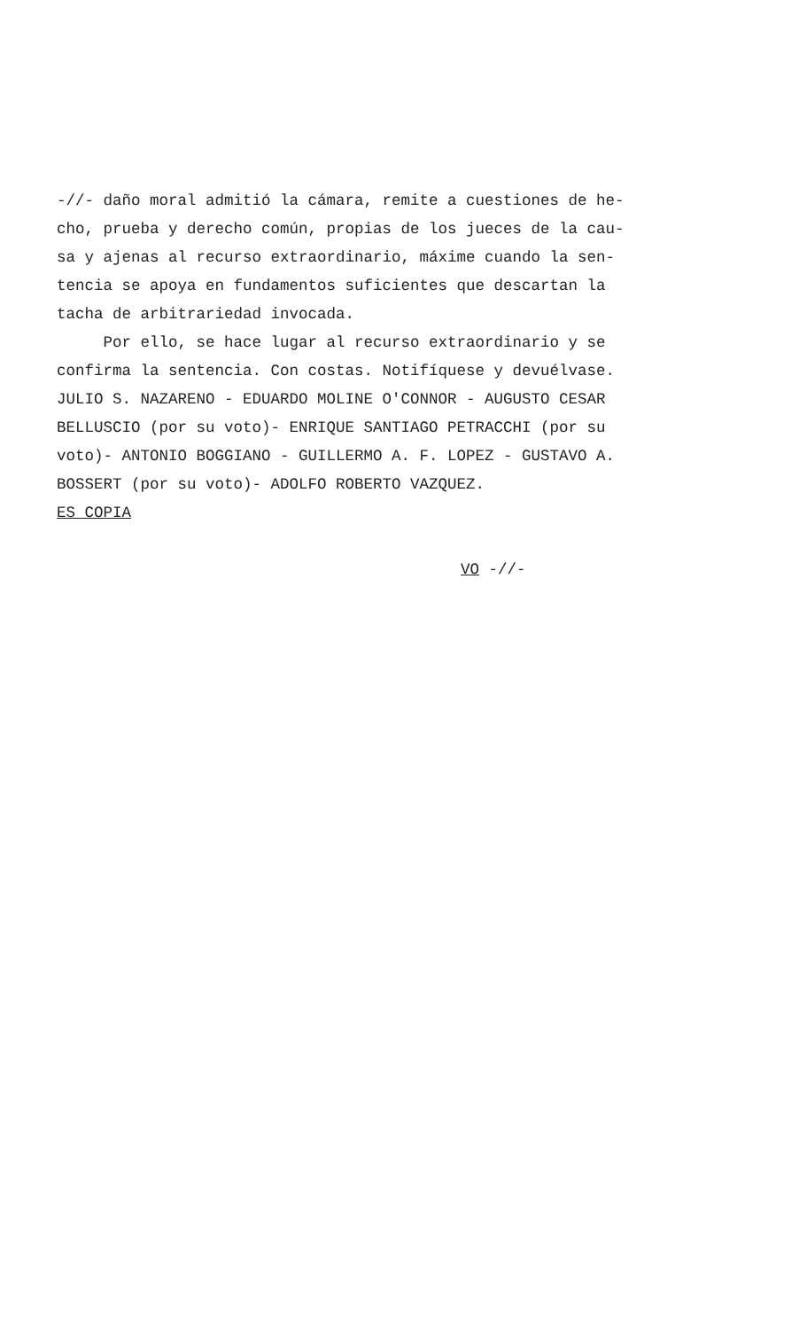-//- daño moral admitió la cámara, remite a cuestiones de he-
cho, prueba y derecho común, propias de los jueces de la cau-
sa y ajenas al recurso extraordinario, máxime cuando la sen-
tencia se apoya en fundamentos suficientes que descartan la
tacha de arbitrariedad invocada.
Por ello, se hace lugar al recurso extraordinario y se
confirma la sentencia. Con costas. Notifíquese y devuélvase.
JULIO S. NAZARENO - EDUARDO MOLINE O'CONNOR - AUGUSTO CESAR
BELLUSCIO (por su voto)- ENRIQUE SANTIAGO PETRACCHI (por su
voto)- ANTONIO BOGGIANO - GUILLERMO A. F. LOPEZ - GUSTAVO A.
BOSSERT (por su voto)- ADOLFO ROBERTO VAZQUEZ.
ES COPIA
VO -//-